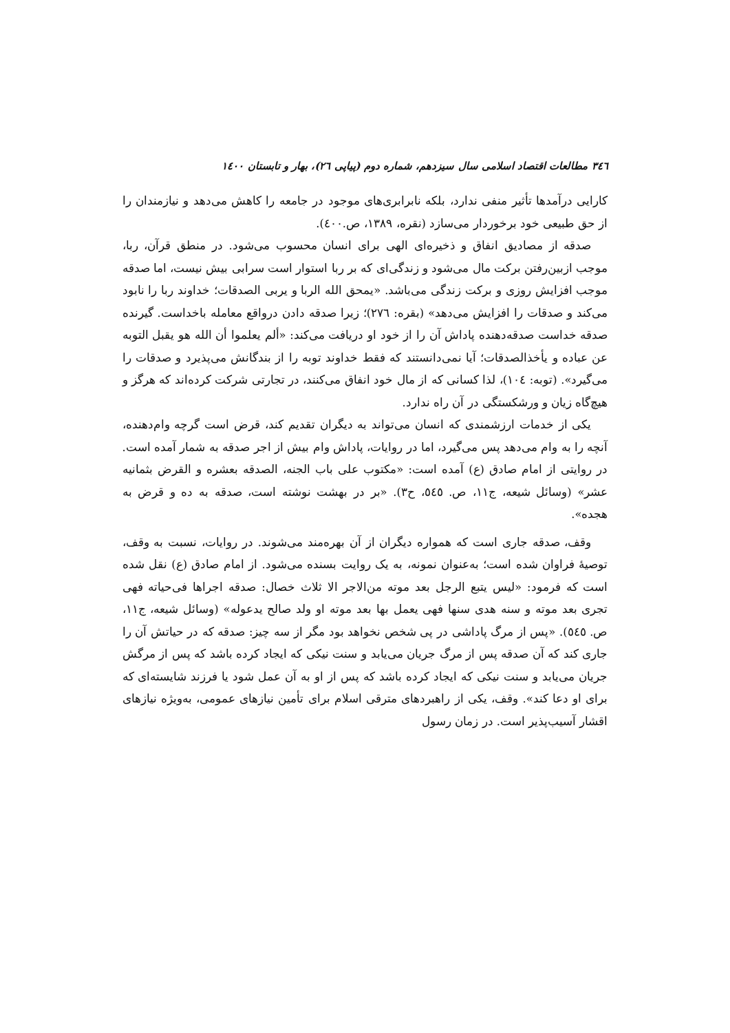٣٤٦ مطالعات اقتصاد اسلامی سال سیزدهم، شماره دوم (پیاپی ٢٦)، بهار و تابستان ١٤٠٠
کارایی درآمدها تأثیر منفی ندارد، بلکه نابرابری‌های موجود در جامعه را کاهش می‌دهد و نیازمندان را از حق طبیعی خود برخوردار می‌سازد (نقره، ١٣٨٩، ص.٤٠٠).
صدقه از مصادیق انفاق و ذخیره‌ای الهی برای انسان محسوب می‌شود. در منطق قرآن، ربا، موجب ازبین‌رفتن برکت مال می‌شود و زندگی‌ای که بر ربا استوار است سرابی بیش نیست، اما صدقه موجب افزایش روزی و برکت زندگی می‌باشد. «یمحق الله الربا و یربی الصدقات؛ خداوند ربا را نابود می‌کند و صدقات را افزایش می‌دهد» (بقره: ٢٧٦)؛ زیرا صدقه دادن درواقع معامله باخداست. گیرنده صدقه خداست صدقه‌دهنده پاداش آن را از خود او دریافت می‌کند: «ألم یعلموا أن الله هو یقبل التوبه عن عباده و یأخذالصدقات؛ آیا نمی‌دانستند که فقط خداوند توبه را از بندگانش می‌پذیرد و صدقات را می‌گیرد». (توبه: ١٠٤)، لذا کسانی که از مال خود انفاق می‌کنند، در تجارتی شرکت کرده‌اند که هرگز و هیچ‌گاه زیان و ورشکستگی در آن راه ندارد.
یکی از خدمات ارزشمندی که انسان می‌تواند به دیگران تقدیم کند، قرض است گرچه وام‌دهنده، آنچه را به وام می‌دهد پس می‌گیرد، اما در روایات، پاداش وام بیش از اجر صدقه به شمار آمده است. در روایتی از امام صادق (ع) آمده است: «مکتوب علی باب الجنه، الصدقه بعشره و القرض بثمانیه عشر» (وسائل شیعه، ج١١، ص. ٥٤٥، ح٣). «بر در بهشت نوشته است، صدقه به ده و قرض به هجده».
وقف، صدقه جاری است که همواره دیگران از آن بهره‌مند می‌شوند. در روایات، نسبت به وقف، توصیهٔ فراوان شده است؛ به‌عنوان نمونه، به یک روایت بسنده می‌شود. از امام صادق (ع) نقل شده است که فرمود: «لیس یتبع الرجل بعد موته من‌الاجر الا ثلاث خصال: صدقه اجراها فی‌حیاته فهی تجری بعد موته و سنه هدی سنها فهی یعمل بها بعد موته او ولد صالح یدعوله» (وسائل شیعه، ج١١، ص. ٥٤٥). «پس از مرگ پاداشی در پی شخص نخواهد بود مگر از سه چیز: صدقه که در حیاتش آن را جاری کند که آن صدقه پس از مرگ جریان می‌یابد و سنت نیکی که ایجاد کرده باشد که پس از مرگش جریان می‌یابد و سنت نیکی که ایجاد کرده باشد که پس از او به آن عمل شود یا فرزند شایسته‌ای که برای او دعا کند». وقف، یکی از راهبردهای مترقی اسلام برای تأمین نیازهای عمومی، به‌ویژه نیازهای اقشار آسیب‌پذیر است. در زمان رسول